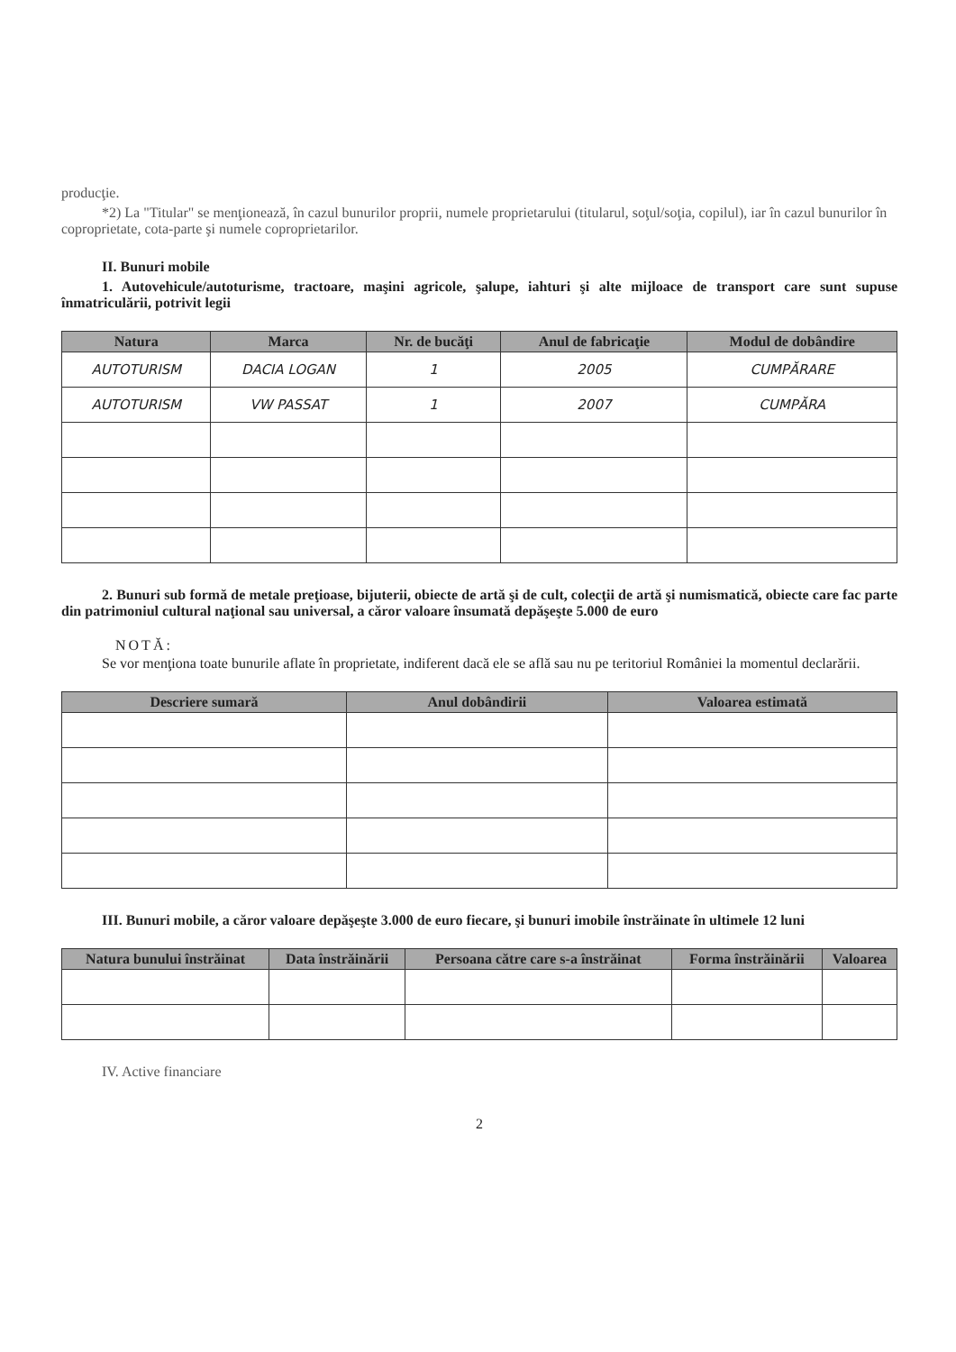producţie.
*2) La "Titular" se menţionează, în cazul bunurilor proprii, numele proprietarului (titularul, soţul/soţia, copilul), iar în cazul bunurilor în coproprietate, cota-parte şi numele coproprietarilor.
II. Bunuri mobile
1. Autovehicule/autoturisme, tractoare, maşini agricole, şalupe, iahturi şi alte mijloace de transport care sunt supuse înmatriculării, potrivit legii
| Natura | Marca | Nr. de bucăţi | Anul de fabricaţie | Modul de dobândire |
| --- | --- | --- | --- | --- |
| AUTOTURISM | DACIA LOGAN | 1 | 2005 | CUMPĂRARE |
| AUTOTURISM | VW PASSAT | 1 | 2007 | CUMPĂRA |
2. Bunuri sub formă de metale preţioase, bijuterii, obiecte de artă şi de cult, colecţii de artă şi numismatică, obiecte care fac parte din patrimoniul cultural naţional sau universal, a căror valoare însumată depăşeşte 5.000 de euro
NOTĂ:
Se vor menţiona toate bunurile aflate în proprietate, indiferent dacă ele se află sau nu pe teritoriul României la momentul declarării.
| Descriere sumară | Anul dobândirii | Valoarea estimată |
| --- | --- | --- |
III. Bunuri mobile, a căror valoare depăşeşte 3.000 de euro fiecare, şi bunuri imobile înstrăinate în ultimele 12 luni
| Natura bunului înstrăinat | Data înstrăinării | Persoana către care s-a înstrăinat | Forma înstrăinării | Valoarea |
| --- | --- | --- | --- | --- |
IV. Active financiare
2